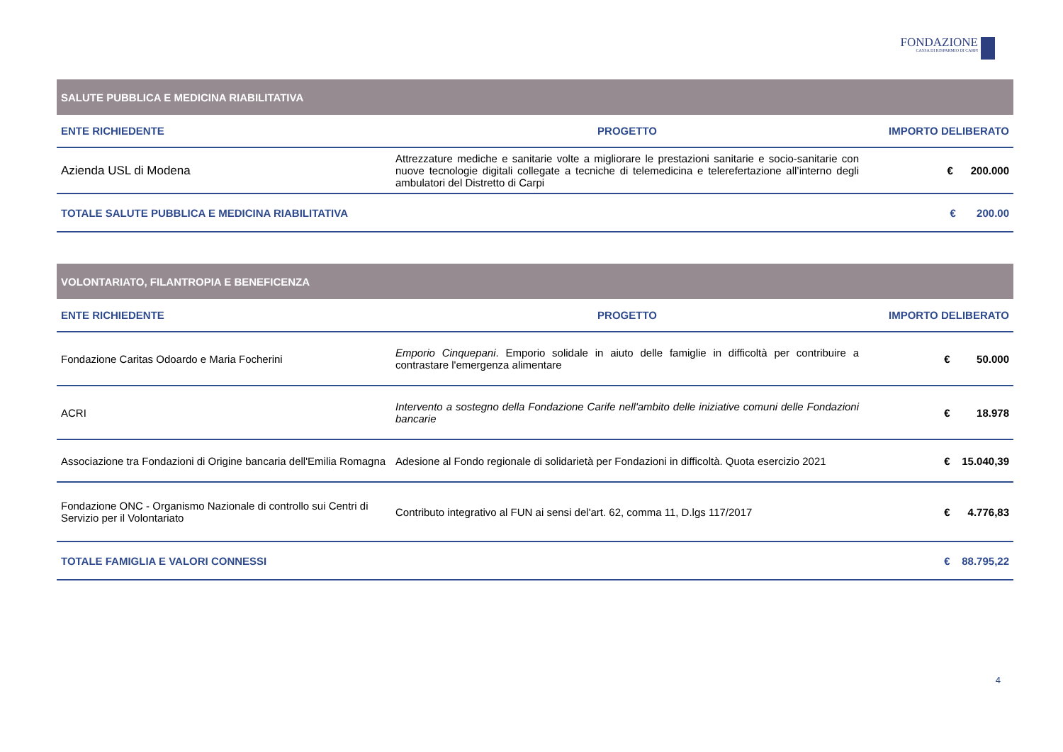FONDAZIONE
CASSA DI RISPARMIO DI CARPI
| SALUTE PUBBLICA E MEDICINA RIABILITATIVA | | |
| ENTE RICHIEDENTE | PROGETTO | IMPORTO DELIBERATO |
| Azienda USL di Modena | Attrezzature mediche e sanitarie volte a migliorare le prestazioni sanitarie e socio-sanitarie con nuove tecnologie digitali collegate a tecniche di telemedicina e telerefertazione all’interno degli ambulatori del Distretto di Carpi | € 200.000 |
| TOTALE SALUTE PUBBLICA E MEDICINA RIABILITATIVA | | € 200.00 |
| VOLONTARIATO, FILANTROPIA E BENEFICENZA | | |
| ENTE RICHIEDENTE | PROGETTO | IMPORTO DELIBERATO |
| Fondazione Caritas Odoardo e Maria Focherini | Emporio Cinquepani . Emporio solidale in aiuto delle famiglie in difficoltà per contribuire a contrastare l'emergenza alimentare | € 50.000 |
| ACRI | Intervento a sostegno della Fondazione Carife nell'ambito delle iniziative comuni delle Fondazioni bancarie | € 18.978 |
| Associazione tra Fondazioni di Origine bancaria dell'Emilia Romagna | Adesione al Fondo regionale di solidarietà per Fondazioni in difficoltà. Quota esercizio 2021 | € 15.040,39 |
| Fondazione ONC - Organismo Nazionale di controllo sui Centri di Servizio per il Volontariato | Contributo integrativo al FUN ai sensi del'art. 62, comma 11, D.lgs 117/2017 | € 4.776,83 |
| TOTALE FAMIGLIA E VALORI CONNESSI | | € 88.795,22 |
4